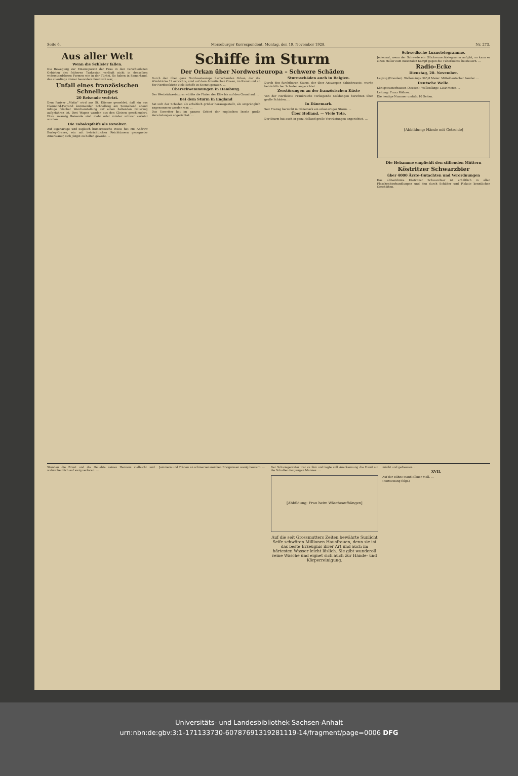Seite 6. Merseburger Korrespondent. Montag, den 19. November 1928. Nr. 273.
Aus aller Welt
Wenn die Schleier fallen.
Die Bewegung zur Emanzipation der Frau in den verschiedenen Gebieten des früheren Turkestan verläuft nicht in denselben widerstandslosen Formen wie in der Türkei. So haben in Samarkand, das allerdings immer besonders fanatisch war, ...
Unfall eines französischen Schnellzuges
20 Reisende verletzt.
Dem Pariser „Matin" wird aus St. Etienne gemeldet, daß ein aus Clermond-Ferrand kommender Schnellzug am Sonnabend abend infolge falscher Weichenstellung auf einen haltenden Güterzug aufgefahren ist. Drei Wagen wurden aus den Gleisen geschleudert. Etwa zwanzig Reisende sind mehr oder minder schwer verletzt worden.
Die Tabakspfeife als Revolver.
Auf eigenartige und zugleich humoristische Weise hat Mr. Andrew Burley-Graves, ein mit beträchtlichen Reichtümern gesegneter Amerikaner, sich jüngst zu helfen gewußt. ...
Schiffe im Sturm
Der Orkan über Nordwesteuropa – Schwere Schäden
Durch den über ganz Nordwesteuropa herrschenden Orkan, der die Windstärke 12 erreichte, sind auf dem Atlantischen Ozean, im Kanal und an der Nordseeküste viele Schiffe in Seenot geraten. ...
Überschwemmungen in Hamburg.
Der Westsüdweststurm wühlte die Fluten der Elbe bis auf den Grund auf. ...
Bei dem Sturm in England
hat sich der Schaden als erheblich größer herausgestellt, als ursprünglich angenommen worden war. ...
Das Unwetter hat im ganzen Gebiet der englischen Inseln große Verwüstungen angerichtet. ...
Sturmschäden auch in Belgien.
Durch den furchtbaren Sturm, der über Antwerpen dahinbrauste, wurde beträchtlicher Schaden angerichtet. ...
Zerstörungen an der französischen Küste
Von der Nordküste Frankreichs vorliegende Meldungen berichten über große Schäden. ...
In Dänemark.
Seit Freitag herrscht in Dänemark ein orkanartiger Sturm. ...
Über Holland. — Viele Tote.
Der Sturm hat auch in ganz Holland große Verwüstungen angerichtet. ...
Schwedische Luxustelegramme.
Jedesmal, wenn der Schwede ein Glückwunschtelegramm aufgibt, so kann er einen Heller zum nationalen Kampf gegen die Tuberkulose beisteuern. ...
Radio-Ecke
Dienstag, 20. November.
Leipzig (Dresden). Wellenlänge 365,8 Meter. Mitteldeutscher Sender. ...
Deutsche Welle.
Königswusterhausen (Zeesen). Wellenlänge 1250 Meter. ...
Leitung: Franz Rößner. ...
Die heutige Nummer umfaßt 10 Seiten.
[Abbildung: Hände mit Getreide]
Die Hebamme empfiehlt den stillenden Müttern
Köstritzer Schwarzbier
über 4000 Ärzte-Gutachten und Verordnungen
Das altberühmte Köstritzer Schwarzbier ist erhältlich in allen Flaschenbierhandlungen und den durch Schilder und Plakate kenntlichen Geschäften.
Stunden die Braut und die Geliebte seines Herzens vielleicht und wahrscheinlich auf ewig verloren. ...
Jammern und Tränen an schmerzensreichen Ereignissen wenig bessern. ...
Der Schwiegervater trat zu ihm und legte voll Anerkennung die Hand auf die Schulter des jungen Mannes. ...
[Abbildung: Frau beim Wäscheaufhängen]
Auf die seit Grossmutters Zeiten bewährte Sunlicht Seife schwören Millionen Hausfrauen, denn sie ist das beste Erzeugnis ihrer Art und auch im härtesten Wasser leicht löslich. Sie gibt wunderoll reine Wäsche und eignet sich auch zur Hände- und Körperreinigung.
mürbt und gefressen. ...
XVII.
Auf der Bühne stand Ellinor Mall. ...
(Fortsetzung folgt.)
Universitäts- und Landesbibliothek Sachsen-Anhalt
urn:nbn:de:gbv:3:1-171133730-6078769131928111­9-14/fragment/page=0006 DFG